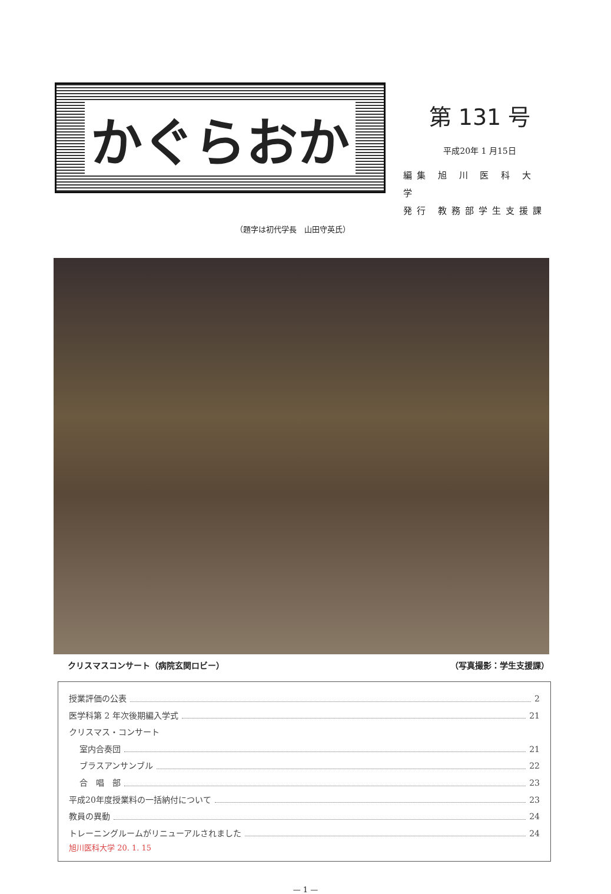かぐらおか
第 131 号
平成20年 1 月15日
編集 旭 川 医 科 大 学
発行 教務部学生支援課
（題字は初代学長　山田守英氏）
クリスマスコンサート（病院玄関ロビー） （写真撮影：学生支援課）
授業評価の公表 2
医学科第 2 年次後期編入学式 21
クリスマス・コンサート
室内合奏団 21
ブラスアンサンブル 22
合　唱　部 23
平成20年度授業料の一括納付について 23
教員の異動 24
トレーニングルームがリニューアルされました 24
旭川医科大学 20. 1. 15
— 1 —